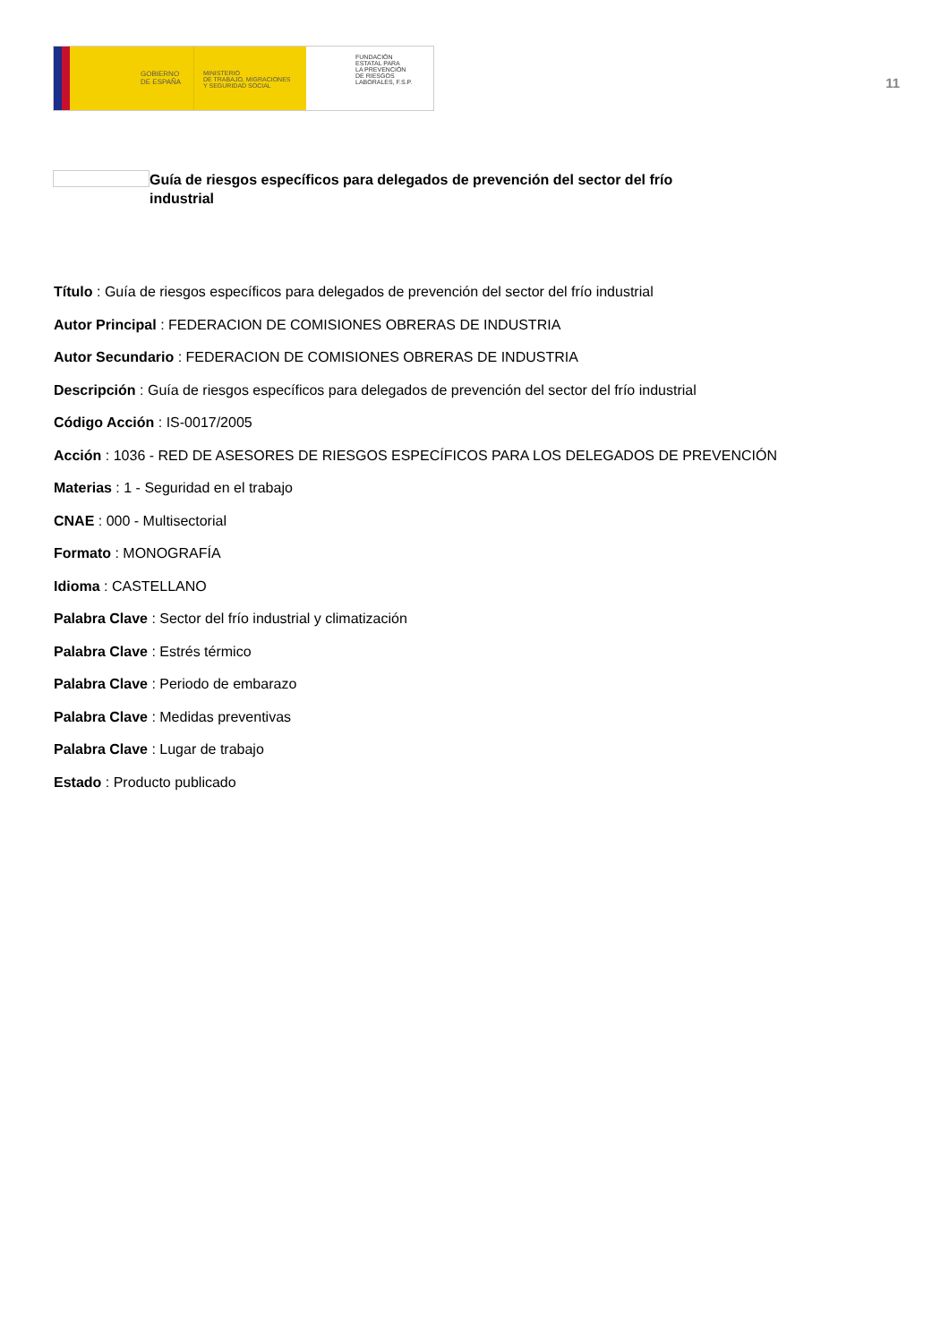GOBIERNO
DE ESPAÑA
MINISTERIO
DE TRABAJO, MIGRACIONES
Y SEGURIDAD SOCIAL
FUNDACIÓN
ESTATAL PARA
LA PREVENCIÓN
DE RIESGOS
LABORALES, F.S.P.
11
Guía de riesgos específicos para delegados de prevención del sector del frío industrial
Título : Guía de riesgos específicos para delegados de prevención del sector del frío industrial
Autor Principal : FEDERACION DE COMISIONES OBRERAS DE INDUSTRIA
Autor Secundario : FEDERACION DE COMISIONES OBRERAS DE INDUSTRIA
Descripción : Guía de riesgos específicos para delegados de prevención del sector del frío industrial
Código Acción : IS-0017/2005
Acción : 1036 - RED DE ASESORES DE RIESGOS ESPECÍFICOS PARA LOS DELEGADOS DE PREVENCIÓN
Materias : 1 - Seguridad en el trabajo
CNAE : 000 - Multisectorial
Formato : MONOGRAFÍA
Idioma : CASTELLANO
Palabra Clave : Sector del frío industrial y climatización
Palabra Clave : Estrés térmico
Palabra Clave : Periodo de embarazo
Palabra Clave : Medidas preventivas
Palabra Clave : Lugar de trabajo
Estado : Producto publicado